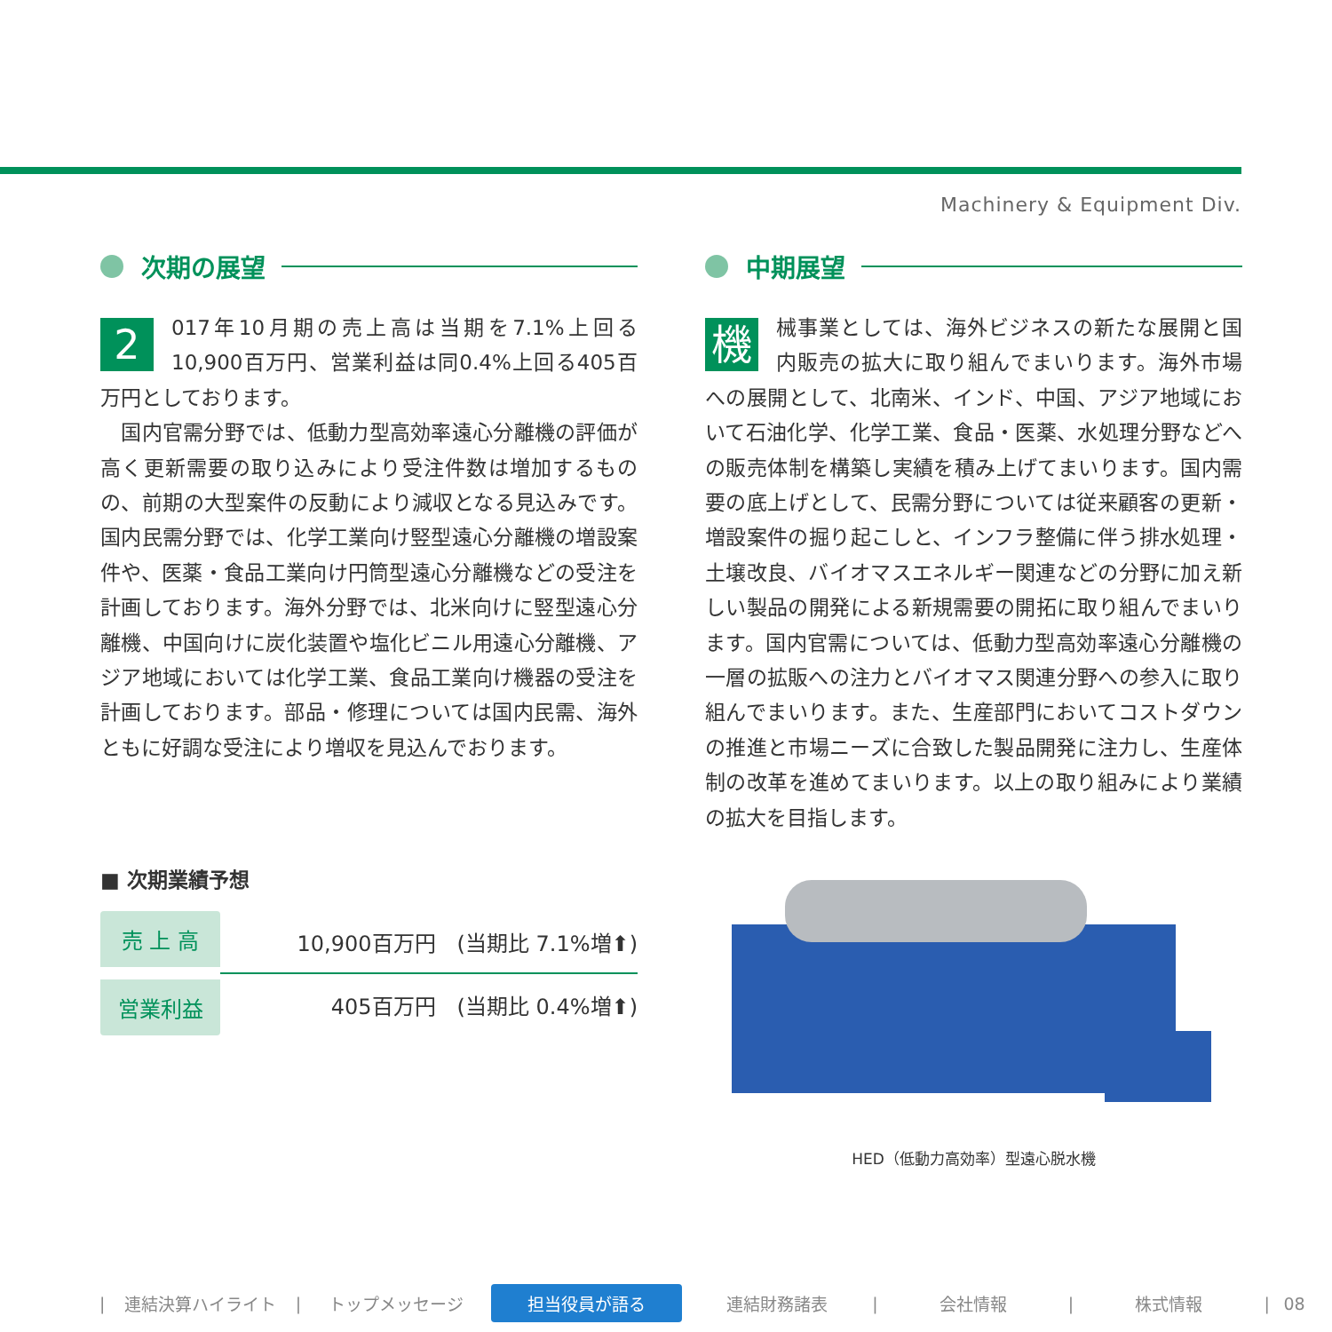Machinery & Equipment Div.
次期の展望
2 017年10月期の売上高は当期を7.1%上回る10,900百万円、営業利益は同0.4%上回る405百万円としております。
　国内官需分野では、低動力型高効率遠心分離機の評価が高く更新需要の取り込みにより受注件数は増加するものの、前期の大型案件の反動により減収となる見込みです。国内民需分野では、化学工業向け竪型遠心分離機の増設案件や、医薬・食品工業向け円筒型遠心分離機などの受注を計画しております。海外分野では、北米向けに竪型遠心分離機、中国向けに炭化装置や塩化ビニル用遠心分離機、アジア地域においては化学工業、食品工業向け機器の受注を計画しております。部品・修理については国内民需、海外ともに好調な受注により増収を見込んでおります。
■ 次期業績予想
| 売 上 高 | 10,900百万円 (当期比 7.1%増⬆) |
| 営業利益 | 405百万円 (当期比 0.4%増⬆) |
中期展望
機械事業としては、海外ビジネスの新たな展開と国内販売の拡大に取り組んでまいります。海外市場への展開として、北南米、インド、中国、アジア地域において石油化学、化学工業、食品・医薬、水処理分野などへの販売体制を構築し実績を積み上げてまいります。国内需要の底上げとして、民需分野については従来顧客の更新・増設案件の掘り起こしと、インフラ整備に伴う排水処理・土壌改良、バイオマスエネルギー関連などの分野に加え新しい製品の開発による新規需要の開拓に取り組んでまいります。国内官需については、低動力型高効率遠心分離機の一層の拡販への注力とバイオマス関連分野への参入に取り組んでまいります。また、生産部門においてコストダウンの推進と市場ニーズに合致した製品開発に注力し、生産体制の改革を進めてまいります。以上の取り組みにより業績の拡大を目指します。
HED（低動力高効率）型遠心脱水機
| 連結決算ハイライト | トップメッセージ 担当役員が語る 連結財務諸表 | 会社情報 | 株式情報 | 08